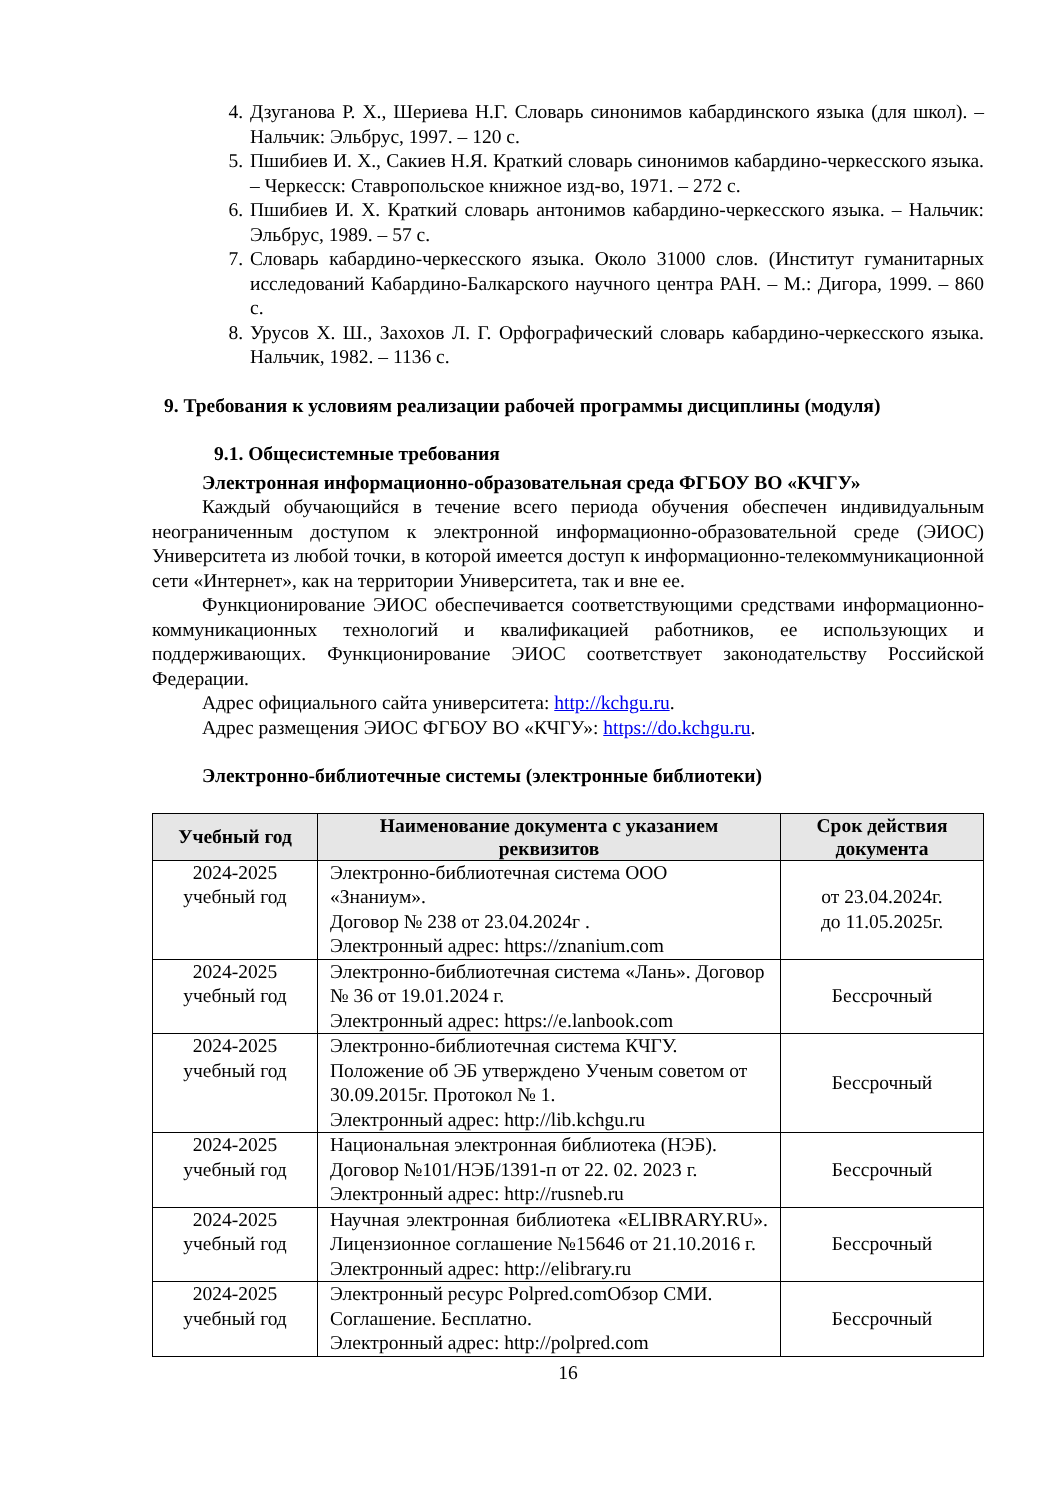4. Дзуганова Р. Х., Шериева Н.Г. Словарь синонимов кабардинского языка (для школ). – Нальчик: Эльбрус, 1997. – 120 с.
5. Пшибиев И. Х., Сакиев Н.Я. Краткий словарь синонимов кабардино-черкесского языка. – Черкесск: Ставропольское книжное изд-во, 1971. – 272 с.
6. Пшибиев И. Х. Краткий словарь антонимов кабардино-черкесского языка. – Нальчик: Эльбрус, 1989. – 57 с.
7. Словарь кабардино-черкесского языка. Около 31000 слов. (Институт гуманитарных исследований Кабардино-Балкарского научного центра РАН. – М.: Дигора, 1999. – 860 с.
8. Урусов Х. Ш., Захохов Л. Г. Орфографический словарь кабардино-черкесского языка. Нальчик, 1982. – 1136 с.
9. Требования к условиям реализации рабочей программы дисциплины (модуля)
9.1. Общесистемные требования
Электронная информационно-образовательная среда ФГБОУ ВО «КЧГУ»
Каждый обучающийся в течение всего периода обучения обеспечен индивидуальным неограниченным доступом к электронной информационно-образовательной среде (ЭИОС) Университета из любой точки, в которой имеется доступ к информационно-телекоммуникационной сети «Интернет», как на территории Университета, так и вне ее.
Функционирование ЭИОС обеспечивается соответствующими средствами информационно-коммуникационных технологий и квалификацией работников, ее использующих и поддерживающих. Функционирование ЭИОС соответствует законодательству Российской Федерации.
Адрес официального сайта университета: http://kchgu.ru.
Адрес размещения ЭИОС ФГБОУ ВО «КЧГУ»: https://do.kchgu.ru.
Электронно-библиотечные системы (электронные библиотеки)
| Учебный год | Наименование документа с указанием реквизитов | Срок действия документа |
| --- | --- | --- |
| 2024-2025 учебный год | Электронно-библиотечная система ООО «Знаниум». Договор № 238 от 23.04.2024г . Электронный адрес: https://znanium.com | от 23.04.2024г. до 11.05.2025г. |
| 2024-2025 учебный год | Электронно-библиотечная система «Лань». Договор № 36 от 19.01.2024 г. Электронный адрес: https://e.lanbook.com | Бессрочный |
| 2024-2025 учебный год | Электронно-библиотечная система КЧГУ. Положение об ЭБ утверждено Ученым советом от 30.09.2015г. Протокол № 1. Электронный адрес: http://lib.kchgu.ru | Бессрочный |
| 2024-2025 учебный год | Национальная электронная библиотека (НЭБ). Договор №101/НЭБ/1391-п от 22. 02. 2023 г. Электронный адрес: http://rusneb.ru | Бессрочный |
| 2024-2025 учебный год | Научная электронная библиотека «ELIBRARY.RU». Лицензионное соглашение №15646 от 21.10.2016 г. Электронный адрес: http://elibrary.ru | Бессрочный |
| 2024-2025 учебный год | Электронный ресурс Polpred.comОбзор СМИ. Соглашение. Бесплатно. Электронный адрес: http://polpred.com | Бессрочный |
16